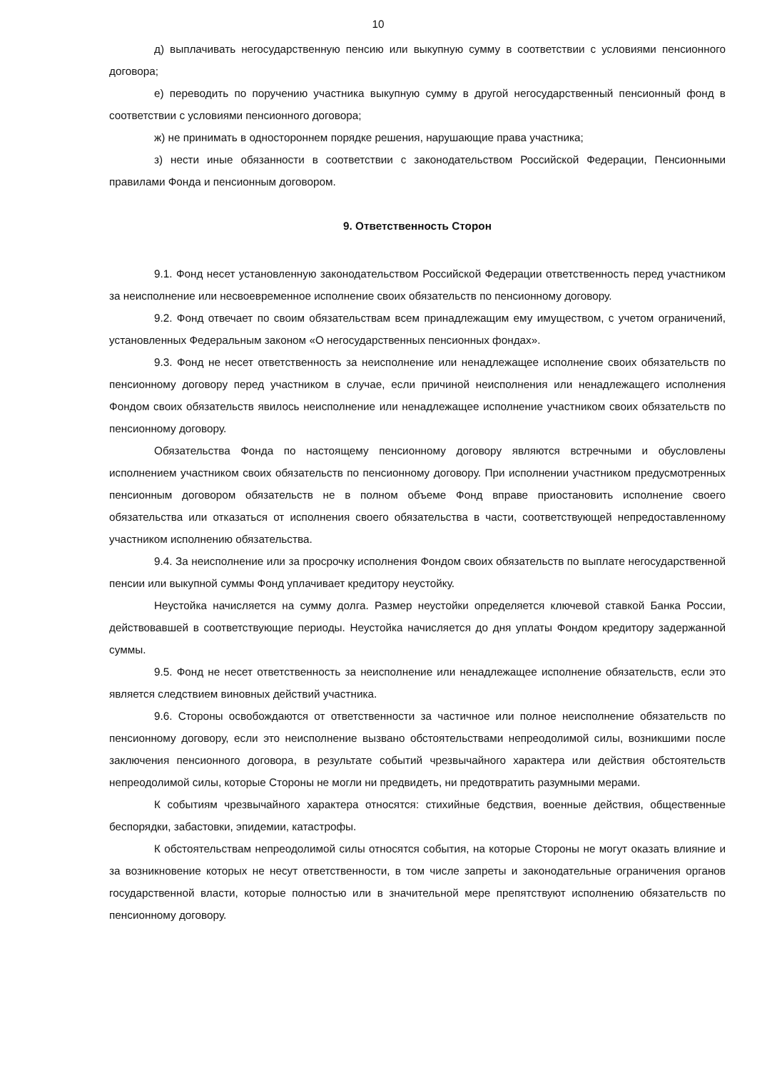10
д) выплачивать негосударственную пенсию или выкупную сумму в соответствии с условиями пенсионного договора;
е) переводить по поручению участника выкупную сумму в другой негосударственный пенсионный фонд в соответствии с условиями пенсионного договора;
ж) не принимать в одностороннем порядке решения, нарушающие права участника;
з) нести иные обязанности в соответствии с законодательством Российской Федерации, Пенсионными правилами Фонда и пенсионным договором.
9. Ответственность Сторон
9.1. Фонд несет установленную законодательством Российской Федерации ответственность перед участником за неисполнение или несвоевременное исполнение своих обязательств по пенсионному договору.
9.2. Фонд отвечает по своим обязательствам всем принадлежащим ему имуществом, с учетом ограничений, установленных Федеральным законом «О негосударственных пенсионных фондах».
9.3. Фонд не несет ответственность за неисполнение или ненадлежащее исполнение своих обязательств по пенсионному договору перед участником в случае, если причиной неисполнения или ненадлежащего исполнения Фондом своих обязательств явилось неисполнение или ненадлежащее исполнение участником своих обязательств по пенсионному договору.
Обязательства Фонда по настоящему пенсионному договору являются встречными и обусловлены исполнением участником своих обязательств по пенсионному договору. При исполнении участником предусмотренных пенсионным договором обязательств не в полном объеме Фонд вправе приостановить исполнение своего обязательства или отказаться от исполнения своего обязательства в части, соответствующей непредоставленному участником исполнению обязательства.
9.4. За неисполнение или за просрочку исполнения Фондом своих обязательств по выплате негосударственной пенсии или выкупной суммы Фонд уплачивает кредитору неустойку.
Неустойка начисляется на сумму долга. Размер неустойки определяется ключевой ставкой Банка России, действовавшей в соответствующие периоды. Неустойка начисляется до дня уплаты Фондом кредитору задержанной суммы.
9.5. Фонд не несет ответственность за неисполнение или ненадлежащее исполнение обязательств, если это является следствием виновных действий участника.
9.6. Стороны освобождаются от ответственности за частичное или полное неисполнение обязательств по пенсионному договору, если это неисполнение вызвано обстоятельствами непреодолимой силы, возникшими после заключения пенсионного договора, в результате событий чрезвычайного характера или действия обстоятельств непреодолимой силы, которые Стороны не могли ни предвидеть, ни предотвратить разумными мерами.
К событиям чрезвычайного характера относятся: стихийные бедствия, военные действия, общественные беспорядки, забастовки, эпидемии, катастрофы.
К обстоятельствам непреодолимой силы относятся события, на которые Стороны не могут оказать влияние и за возникновение которых не несут ответственности, в том числе запреты и законодательные ограничения органов государственной власти, которые полностью или в значительной мере препятствуют исполнению обязательств по пенсионному договору.